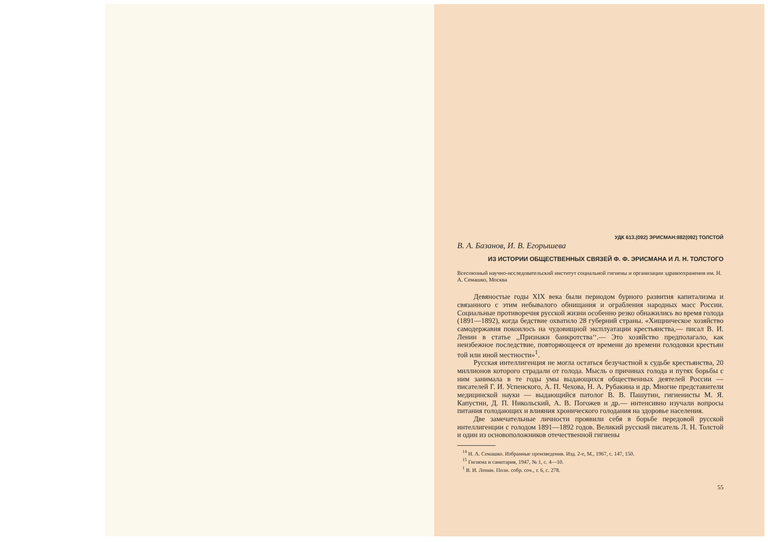УДК 613.(092) ЭРИСМАН:882(092) ТОЛСТОЙ
В. А. Базанов, И. В. Егорышева
ИЗ ИСТОРИИ ОБЩЕСТВЕННЫХ СВЯЗЕЙ Ф. Ф. ЭРИСМАНА И Л. Н. ТОЛСТОГО
Всесоюзный научно-исследовательский институт социальной гигиены и организации здравоохранения им. Н. А. Семашко, Москва
Девяностые годы XIX века были периодом бурного развития капитализма и связанного с этим небывалого обнищания и ограбления народных масс России. Социальные противоречия русской жизни особенно резко обнажились во время голода (1891—1892), когда бедствие охватило 28 губерний страны. «Хищническое хозяйство самодержавия покоилось на чудовищной эксплуатации крестьянства,— писал В. И. Ленин в статье ,,Признаки банкротства‘‘.— Это хозяйство предполагало, как неизбежное последствие, повторяющееся от времени до времени голодовки крестьян той или иной местности»<sup>1</sup>.
Русская интеллигенция не могла остаться безучастной к судьбе крестьянства, 20 миллионов которого страдали от голода. Мысль о причинах голода и путях борьбы с ним занимала в те годы умы выдающихся общественных деятелей России — писателей Г. И. Успенского, А. П. Чехова, Н. А. Рубакина и др. Многие представители медицинской науки — выдающийся патолог В. В. Пашутин, гигиенисты М. Я. Капустин, Д. П. Никольский, А. В. Погожев и др.— интенсивно изучали вопросы питания голодающих и влияния хронического голодания на здоровье населения.
Две замечательные личности проявили себя в борьбе передовой русской интеллигенции с голодом 1891—1892 годов. Великий русский писатель Л. Н. Толстой и один из основоположников отечественной гигиены
<sup>14</sup> Н. А. Семашко. Избранные произведения. Изд. 2-е, М., 1967, с. 147, 150.
<sup>15</sup> Гигиена и санитария, 1947, № 1, с. 4—10.
<sup>1</sup> В. И. Ленин. Полн. собр. соч., т. 6, с. 278.
55